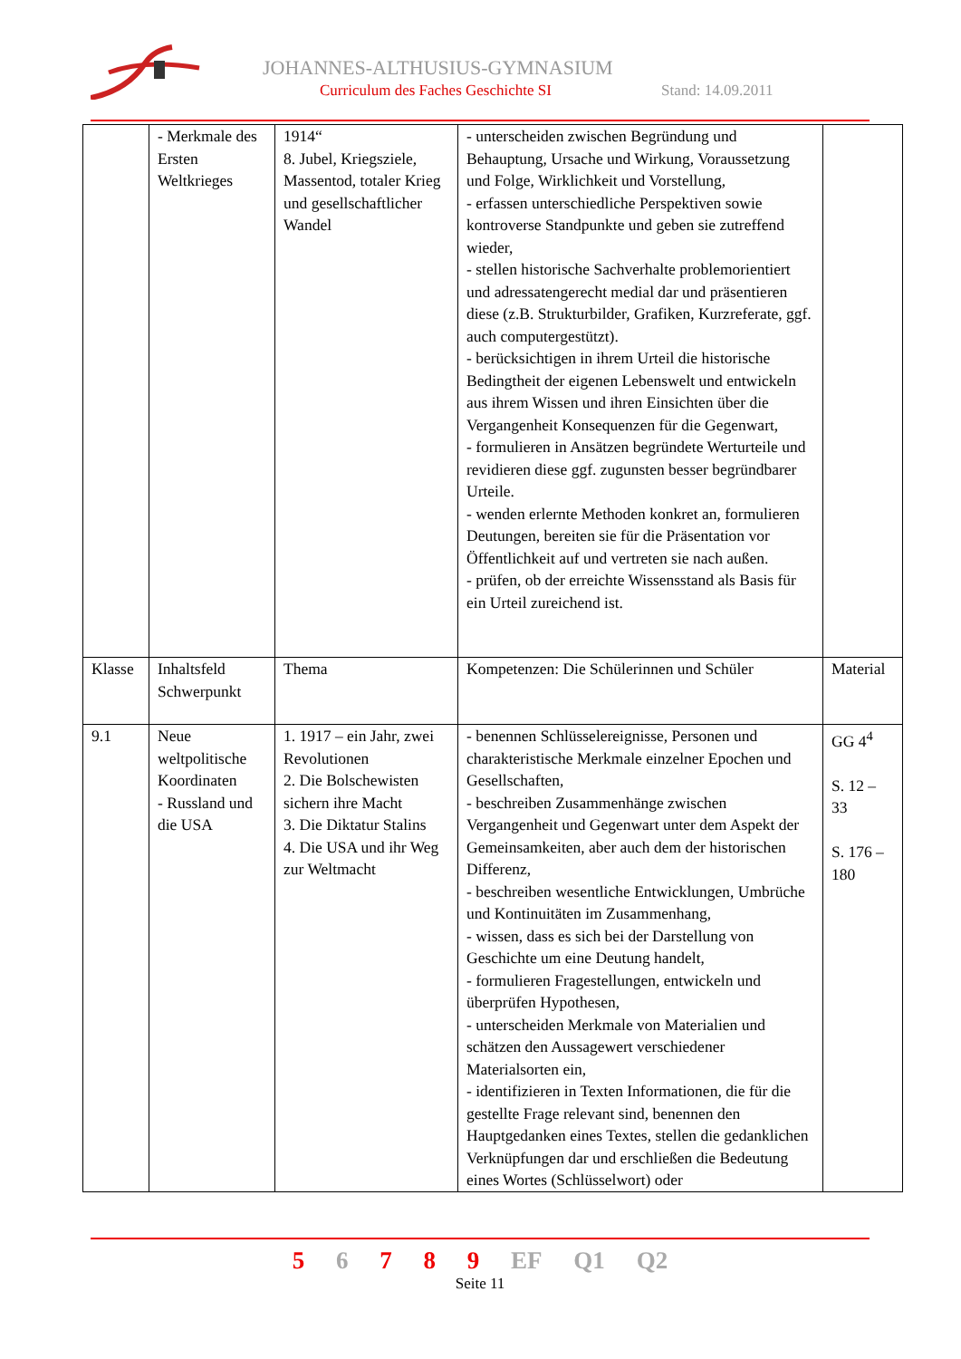JOHANNES-ALTHUSIUS-GYMNASIUM
Curriculum des Faches Geschichte SI
Stand: 14.09.2011
| | - Merkmale des Ersten Weltkrieges | 1914“ 8. Jubel, Kriegsziele, Massentod, totaler Krieg und gesellschaftlicher Wandel | - unterscheiden zwischen Begründung und Behauptung, Ursache und Wirkung, Voraussetzung und Folge, Wirklichkeit und Vorstellung, - erfassen unterschiedliche Perspektiven sowie kontroverse Standpunkte und geben sie zutreffend wieder, - stellen historische Sachverhalte problemorientiert und adressatengerecht medial dar und präsentieren diese (z.B. Strukturbilder, Grafiken, Kurzreferate, ggf. auch computergestützt). - berücksichtigen in ihrem Urteil die historische Bedingtheit der eigenen Lebenswelt und entwickeln aus ihrem Wissen und ihren Einsichten über die Vergangenheit Konsequenzen für die Gegenwart, - formulieren in Ansätzen begründete Werturteile und revidieren diese ggf. zugunsten besser begründbarer Urteile. - wenden erlernte Methoden konkret an, formulieren Deutungen, bereiten sie für die Präsentation vor Öffentlichkeit auf und vertreten sie nach außen. - prüfen, ob der erreichte Wissensstand als Basis für ein Urteil zureichend ist. | |
| Klasse | Inhaltsfeld Schwerpunkt | Thema | Kompetenzen: Die Schülerinnen und Schüler | Material |
| 9.1 | Neue weltpolitische Koordinaten - Russland und die USA | 1. 1917 – ein Jahr, zwei Revolutionen 2. Die Bolschewisten sichern ihre Macht 3. Die Diktatur Stalins 4. Die USA und ihr Weg zur Weltmacht | - benennen Schlüsselereignisse, Personen und charakteristische Merkmale einzelner Epochen und Gesellschaften, - beschreiben Zusammenhänge zwischen Vergangenheit und Gegenwart unter dem Aspekt der Gemeinsamkeiten, aber auch dem der historischen Differenz, - beschreiben wesentliche Entwicklungen, Umbrüche und Kontinuitäten im Zusammenhang, - wissen, dass es sich bei der Darstellung von Geschichte um eine Deutung handelt, - formulieren Fragestellungen, entwickeln und überprüfen Hypothesen, - unterscheiden Merkmale von Materialien und schätzen den Aussagewert verschiedener Materialsorten ein, - identifizieren in Texten Informationen, die für die gestellte Frage relevant sind, benennen den Hauptgedanken eines Textes, stellen die gedanklichen Verknüpfungen dar und erschließen die Bedeutung eines Wortes (Schlüsselwort) oder | GG 4<sup>4</sup> S. 12 – 33 S. 176 – 180 |
5 6 7 8 9 EF Q1 Q2
Seite 11